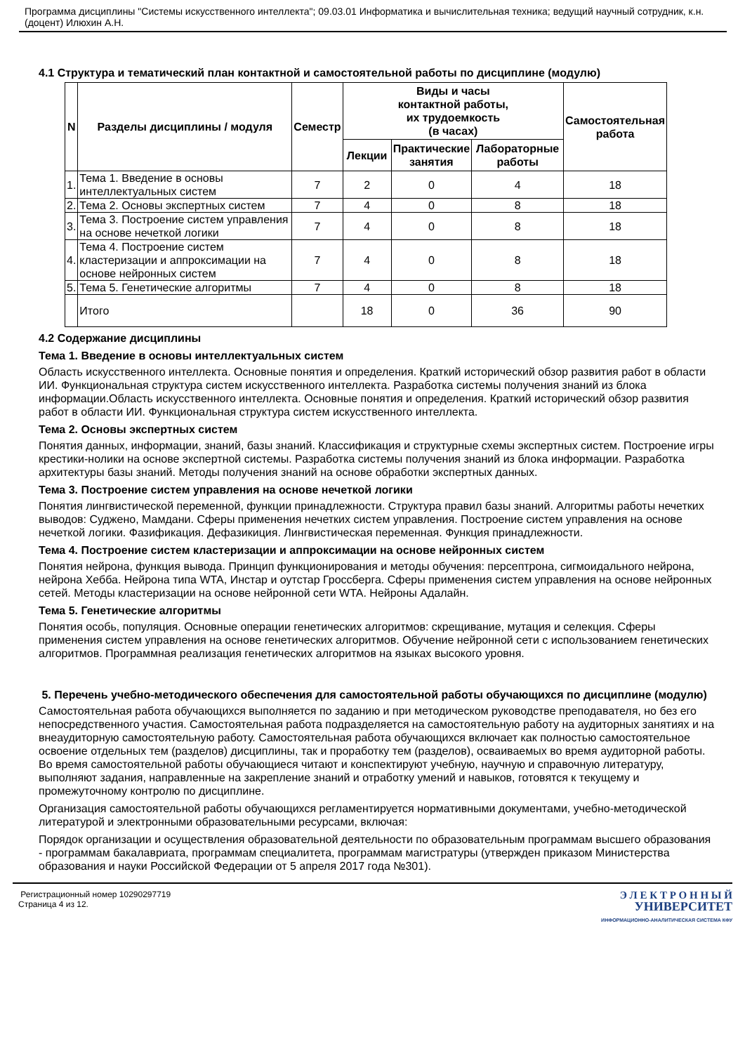Программа дисциплины "Системы искусственного интеллекта"; 09.03.01 Информатика и вычислительная техника; ведущий научный сотрудник, к.н. (доцент) Илюхин А.Н.
4.1 Структура и тематический план контактной и самостоятельной работы по дисциплине (модулю)
| N | Разделы дисциплины / модуля | Семестр | Виды и часы контактной работы, их трудоемкость (в часах) | | | Самостоятельная работа |
| --- | --- | --- | --- | --- | --- | --- |
| | | | Лекции | Практические занятия | Лабораторные работы | |
| 1. | Тема 1. Введение в основы интеллектуальных систем | 7 | 2 | 0 | 4 | 18 |
| 2. | Тема 2. Основы экспертных систем | 7 | 4 | 0 | 8 | 18 |
| 3. | Тема 3. Построение систем управления на основе нечеткой логики | 7 | 4 | 0 | 8 | 18 |
| 4. | Тема 4. Построение систем кластеризации и аппроксимации на основе нейронных систем | 7 | 4 | 0 | 8 | 18 |
| 5. | Тема 5. Генетические алгоритмы | 7 | 4 | 0 | 8 | 18 |
| | Итого | | 18 | 0 | 36 | 90 |
4.2 Содержание дисциплины
Тема 1. Введение в основы интеллектуальных систем
Область искусственного интеллекта. Основные понятия и определения. Краткий исторический обзор развития работ в области ИИ. Функциональная структура систем искусственного интеллекта. Разработка системы получения знаний из блока информации.Область искусственного интеллекта. Основные понятия и определения. Краткий исторический обзор развития работ в области ИИ. Функциональная структура систем искусственного интеллекта.
Тема 2. Основы экспертных систем
Понятия данных, информации, знаний, базы знаний. Классификация и структурные схемы экспертных систем. Построение игры крестики-нолики на основе экспертной системы. Разработка системы получения знаний из блока информации. Разработка архитектуры базы знаний. Методы получения знаний на основе обработки экспертных данных.
Тема 3. Построение систем управления на основе нечеткой логики
Понятия лингвистической переменной, функции принадлежности. Структура правил базы знаний. Алгоритмы работы нечетких выводов: Суджено, Мамдани. Сферы применения нечетких систем управления. Построение систем управления на основе нечеткой логики. Фазификация. Дефазикиция. Лингвистическая переменная. Функция принадлежности.
Тема 4. Построение систем кластеризации и аппроксимации на основе нейронных систем
Понятия нейрона, функция вывода. Принцип функционирования и методы обучения: персептрона, сигмоидального нейрона, нейрона Хебба. Нейрона типа WTA, Инстар и оутстар Гроссберга. Сферы применения систем управления на основе нейронных сетей. Методы кластеризации на основе нейронной сети WTA. Нейроны Адалайн.
Тема 5. Генетические алгоритмы
Понятия особь, популяция. Основные операции генетических алгоритмов: скрещивание, мутация и селекция. Сферы применения систем управления на основе генетических алгоритмов. Обучение нейронной сети с использованием генетических алгоритмов. Программная реализация генетических алгоритмов на языках высокого уровня.
5. Перечень учебно-методического обеспечения для самостоятельной работы обучающихся по дисциплине (модулю)
Самостоятельная работа обучающихся выполняется по заданию и при методическом руководстве преподавателя, но без его непосредственного участия. Самостоятельная работа подразделяется на самостоятельную работу на аудиторных занятиях и на внеаудиторную самостоятельную работу. Самостоятельная работа обучающихся включает как полностью самостоятельное освоение отдельных тем (разделов) дисциплины, так и проработку тем (разделов), осваиваемых во время аудиторной работы. Во время самостоятельной работы обучающиеся читают и конспектируют учебную, научную и справочную литературу, выполняют задания, направленные на закрепление знаний и отработку умений и навыков, готовятся к текущему и промежуточному контролю по дисциплине.
Организация самостоятельной работы обучающихся регламентируется нормативными документами, учебно-методической литературой и электронными образовательными ресурсами, включая:
Порядок организации и осуществления образовательной деятельности по образовательным программам высшего образования - программам бакалавриата, программам специалитета, программам магистратуры (утвержден приказом Министерства образования и науки Российской Федерации от 5 апреля 2017 года №301).
Регистрационный номер 10290297719
Страница 4 из 12.
Э Л Е К Т Р О Н Н Ы Й
УНИВЕРСИТЕТ
ИНФОРМАЦИОННО-АНАЛИТИЧЕСКАЯ СИСТЕМА КФУ